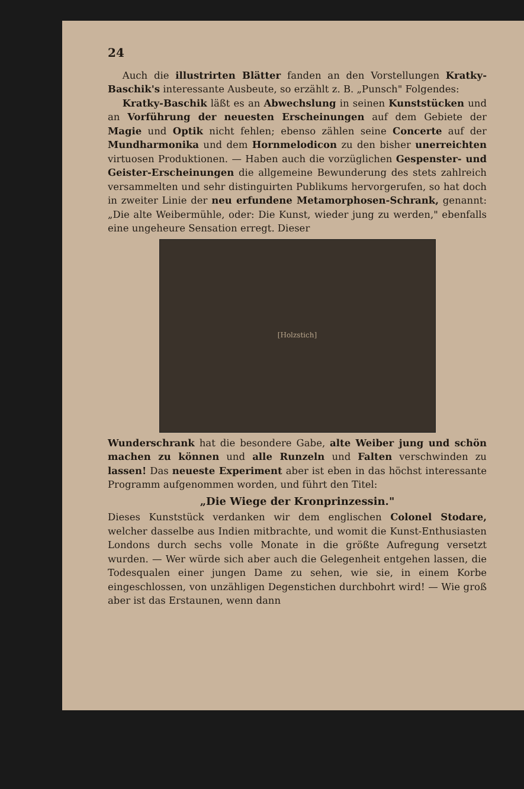24
Auch die illustrirten Blätter fanden an den Vorstellungen Kratky-Baschik's interessante Ausbeute, so erzählt z. B. „Punsch" Folgendes:
Kratky-Baschik läßt es an Abwechslung in seinen Kunststücken und an Vorführung der neuesten Erscheinungen auf dem Gebiete der Magie und Optik nicht fehlen; ebenso zählen seine Concerte auf der Mundharmonika und dem Hornmelodicon zu den bisher unerreichten virtuosen Produktionen. — Haben auch die vorzüglichen Gespenster- und Geister-Erscheinungen die allgemeine Bewunderung des stets zahlreich versammelten und sehr distinguirten Publikums hervorgerufen, so hat doch in zweiter Linie der neu erfundene Metamorphosen-Schrank, genannt: „Die alte Weibermühle, oder: Die Kunst, wieder jung zu werden," ebenfalls eine ungeheure Sensation erregt. Dieser
[Holzstich]
Wunderschrank hat die besondere Gabe, alte Weiber jung und schön machen zu können und alle Runzeln und Falten verschwinden zu lassen! Das neueste Experiment aber ist eben in das höchst interessante Programm aufgenommen worden, und führt den Titel:
„Die Wiege der Kronprinzessin."
Dieses Kunststück verdanken wir dem englischen Colonel Stodare, welcher dasselbe aus Indien mitbrachte, und womit die Kunst-Enthusiasten Londons durch sechs volle Monate in die größte Aufregung versetzt wurden. — Wer würde sich aber auch die Gelegenheit entgehen lassen, die Todesqualen einer jungen Dame zu sehen, wie sie, in einem Korbe eingeschlossen, von unzähligen Degenstichen durchbohrt wird! — Wie groß aber ist das Erstaunen, wenn dann